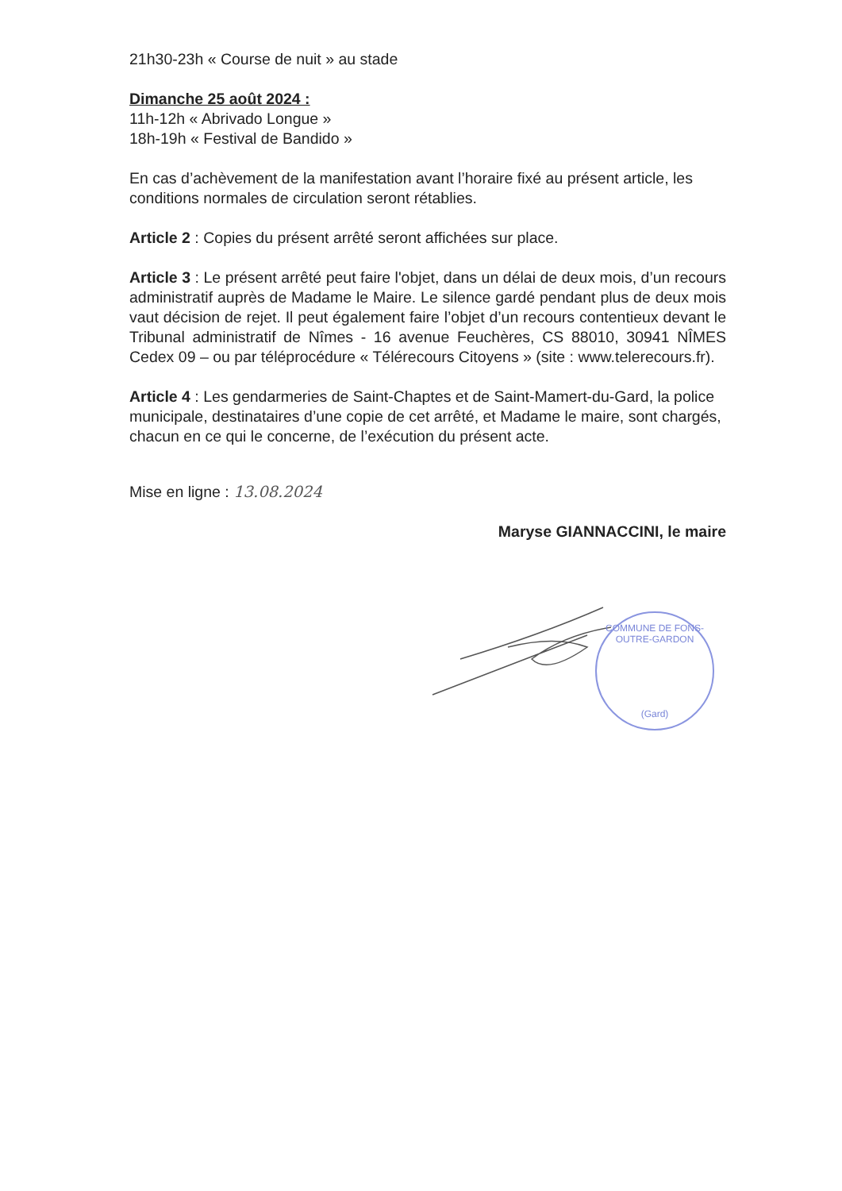21h30-23h « Course de nuit » au stade
Dimanche 25 août 2024 :
11h-12h « Abrivado Longue »
18h-19h « Festival de Bandido »
En cas d’achèvement de la manifestation avant l’horaire fixé au présent article, les conditions normales de circulation seront rétablies.
Article 2 : Copies du présent arrêté seront affichées sur place.
Article 3 : Le présent arrêté peut faire l'objet, dans un délai de deux mois, d’un recours administratif auprès de Madame le Maire. Le silence gardé pendant plus de deux mois vaut décision de rejet. Il peut également faire l’objet d’un recours contentieux devant le Tribunal administratif de Nîmes - 16 avenue Feuchères, CS 88010, 30941 NÎMES Cedex 09 – ou par téléprocédure « Télérecours Citoyens » (site : www.telerecours.fr).
Article 4 : Les gendarmeries de Saint-Chaptes et de Saint-Mamert-du-Gard, la police municipale, destinataires d’une copie de cet arrêté, et Madame le maire, sont chargés, chacun en ce qui le concerne, de l’exécution du présent acte.
Mise en ligne : 13.08.2024
Maryse GIANNACCINI, le maire
COMMUNE DE FONS-OUTRE-GARDON
(Gard)